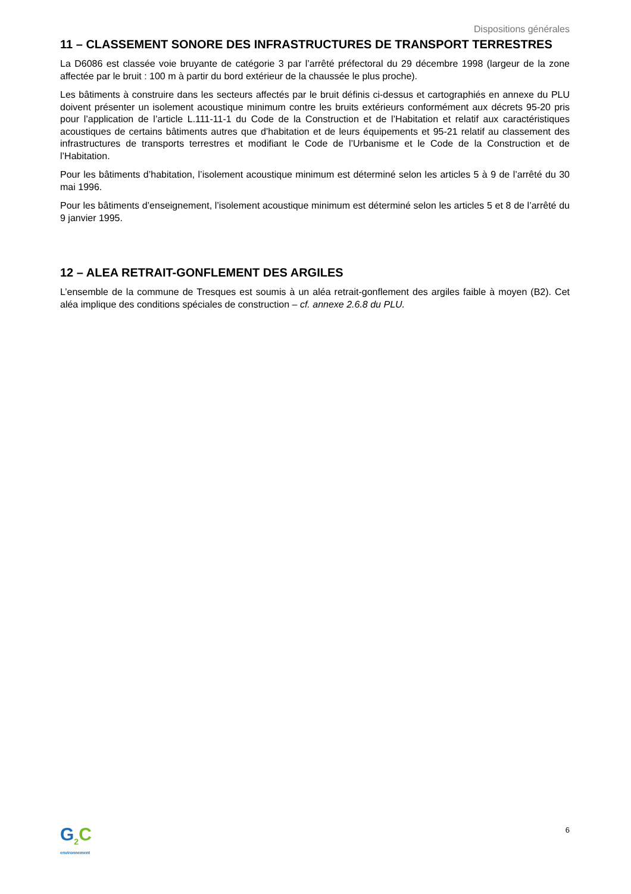Dispositions générales
11 – CLASSEMENT SONORE DES INFRASTRUCTURES DE TRANSPORT TERRESTRES
La D6086 est classée voie bruyante de catégorie 3 par l’arrêté préfectoral du 29 décembre 1998 (largeur de la zone affectée par le bruit : 100 m à partir du bord extérieur de la chaussée le plus proche).
Les bâtiments à construire dans les secteurs affectés par le bruit définis ci-dessus et cartographiés en annexe du PLU doivent présenter un isolement acoustique minimum contre les bruits extérieurs conformément aux décrets 95-20 pris pour l’application de l’article L.111-11-1 du Code de la Construction et de l’Habitation et relatif aux caractéristiques acoustiques de certains bâtiments autres que d’habitation et de leurs équipements et 95-21 relatif au classement des infrastructures de transports terrestres et modifiant le Code de l’Urbanisme et le Code de la Construction et de l’Habitation.
Pour les bâtiments d’habitation, l’isolement acoustique minimum est déterminé selon les articles 5 à 9 de l’arrêté du 30 mai 1996.
Pour les bâtiments d’enseignement, l’isolement acoustique minimum est déterminé selon les articles 5 et 8 de l’arrêté du 9 janvier 1995.
12 – ALEA RETRAIT-GONFLEMENT DES ARGILES
L’ensemble de la commune de Tresques est soumis à un aléa retrait-gonflement des argiles faible à moyen (B2). Cet aléa implique des conditions spéciales de construction – cf. annexe 2.6.8 du PLU.
G<sub>2</sub>C
environnement
6